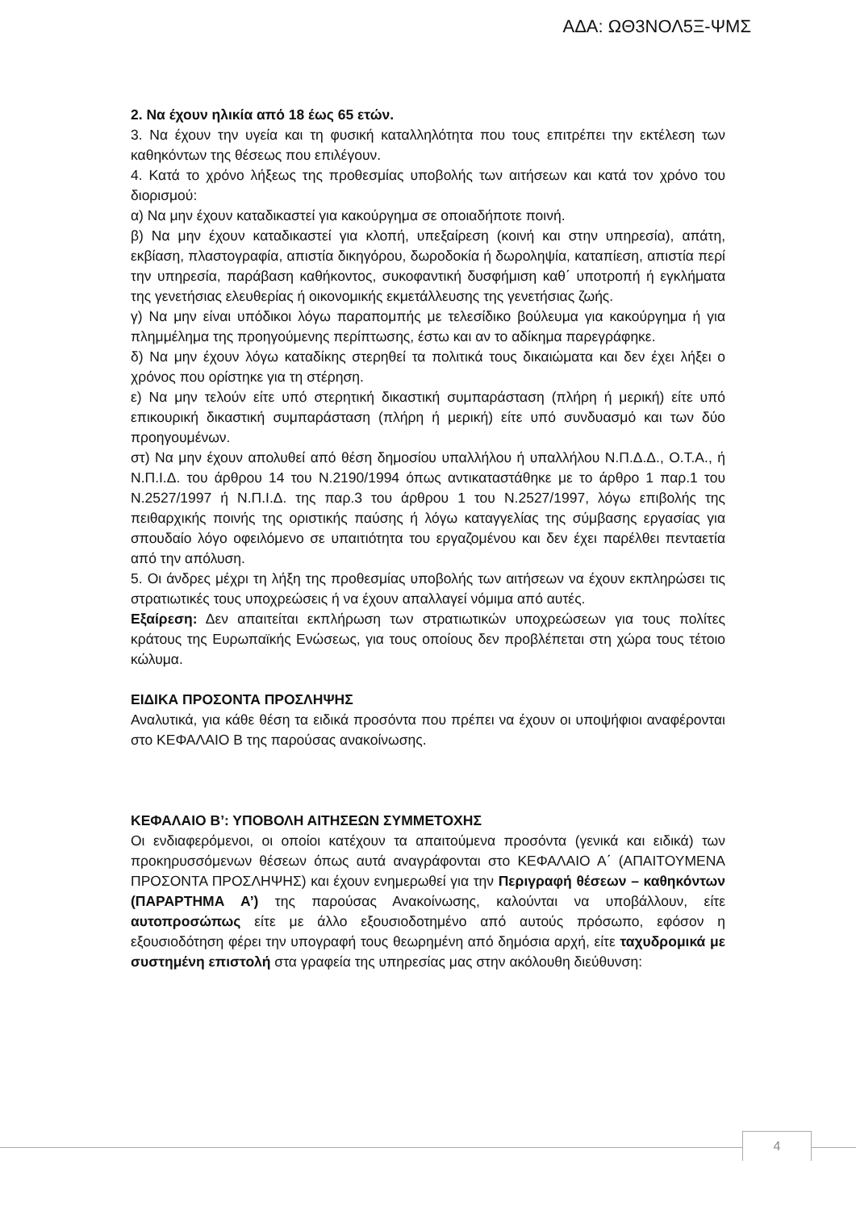ΑΔΑ: ΩΘ3ΝΟΛ5Ξ-ΨΜΣ
2. Να έχουν ηλικία από 18 έως 65 ετών.
3. Να έχουν την υγεία και τη φυσική καταλληλότητα που τους επιτρέπει την εκτέλεση των καθηκόντων της θέσεως που επιλέγουν.
4. Κατά το χρόνο λήξεως της προθεσμίας υποβολής των αιτήσεων και κατά τον χρόνο του διορισμού:
α) Να μην έχουν καταδικαστεί για κακούργημα σε οποιαδήποτε ποινή.
β) Να μην έχουν καταδικαστεί για κλοπή, υπεξαίρεση (κοινή και στην υπηρεσία), απάτη, εκβίαση, πλαστογραφία, απιστία δικηγόρου, δωροδοκία ή δωροληψία, καταπίεση, απιστία περί την υπηρεσία, παράβαση καθήκοντος, συκοφαντική δυσφήμιση καθ΄ υποτροπή ή εγκλήματα της γενετήσιας ελευθερίας ή οικονομικής εκμετάλλευσης της γενετήσιας ζωής.
γ) Να μην είναι υπόδικοι λόγω παραπομπής με τελεσίδικο βούλευμα για κακούργημα ή για πλημμέλημα της προηγούμενης περίπτωσης, έστω και αν το αδίκημα παρεγράφηκε.
δ) Να μην έχουν λόγω καταδίκης στερηθεί τα πολιτικά τους δικαιώματα και δεν έχει λήξει ο χρόνος που ορίστηκε για τη στέρηση.
ε) Να μην τελούν είτε υπό στερητική δικαστική συμπαράσταση (πλήρη ή μερική) είτε υπό επικουρική δικαστική συμπαράσταση (πλήρη ή μερική) είτε υπό συνδυασμό και των δύο προηγουμένων.
στ) Να μην έχουν απολυθεί από θέση δημοσίου υπαλλήλου ή υπαλλήλου Ν.Π.Δ.Δ., Ο.Τ.Α., ή Ν.Π.Ι.Δ. του άρθρου 14 του Ν.2190/1994 όπως αντικαταστάθηκε με το άρθρο 1 παρ.1 του Ν.2527/1997 ή Ν.Π.Ι.Δ. της παρ.3 του άρθρου 1 του Ν.2527/1997, λόγω επιβολής της πειθαρχικής ποινής της οριστικής παύσης ή λόγω καταγγελίας της σύμβασης εργασίας για σπουδαίο λόγο οφειλόμενο σε υπαιτιότητα του εργαζομένου και δεν έχει παρέλθει πενταετία από την απόλυση.
5. Οι άνδρες μέχρι τη λήξη της προθεσμίας υποβολής των αιτήσεων να έχουν εκπληρώσει τις στρατιωτικές τους υποχρεώσεις ή να έχουν απαλλαγεί νόμιμα από αυτές.
Εξαίρεση: Δεν απαιτείται εκπλήρωση των στρατιωτικών υποχρεώσεων για τους πολίτες κράτους της Ευρωπαϊκής Ενώσεως, για τους οποίους δεν προβλέπεται στη χώρα τους τέτοιο κώλυμα.
ΕΙΔΙΚΑ ΠΡΟΣΟΝΤΑ ΠΡΟΣΛΗΨΗΣ
Αναλυτικά, για κάθε θέση τα ειδικά προσόντα που πρέπει να έχουν οι υποψήφιοι αναφέρονται στο ΚΕΦΑΛΑΙΟ Β της παρούσας ανακοίνωσης.
ΚΕΦΑΛΑΙΟ Β’: ΥΠΟΒΟΛΗ ΑΙΤΗΣΕΩΝ ΣΥΜΜΕΤΟΧΗΣ
Οι ενδιαφερόμενοι, οι οποίοι κατέχουν τα απαιτούμενα προσόντα (γενικά και ειδικά) των προκηρυσσόμενων θέσεων όπως αυτά αναγράφονται στο ΚΕΦΑΛΑΙΟ Α΄ (ΑΠΑΙΤΟΥΜΕΝΑ ΠΡΟΣΟΝΤΑ ΠΡΟΣΛΗΨΗΣ) και έχουν ενημερωθεί για την Περιγραφή θέσεων – καθηκόντων (ΠΑΡΑΡΤΗΜΑ Α’) της παρούσας Ανακοίνωσης, καλούνται να υποβάλλουν, είτε αυτοπροσώπως είτε με άλλο εξουσιοδοτημένο από αυτούς πρόσωπο, εφόσον η εξουσιοδότηση φέρει την υπογραφή τους θεωρημένη από δημόσια αρχή, είτε ταχυδρομικά με συστημένη επιστολή στα γραφεία της υπηρεσίας μας στην ακόλουθη διεύθυνση:
4